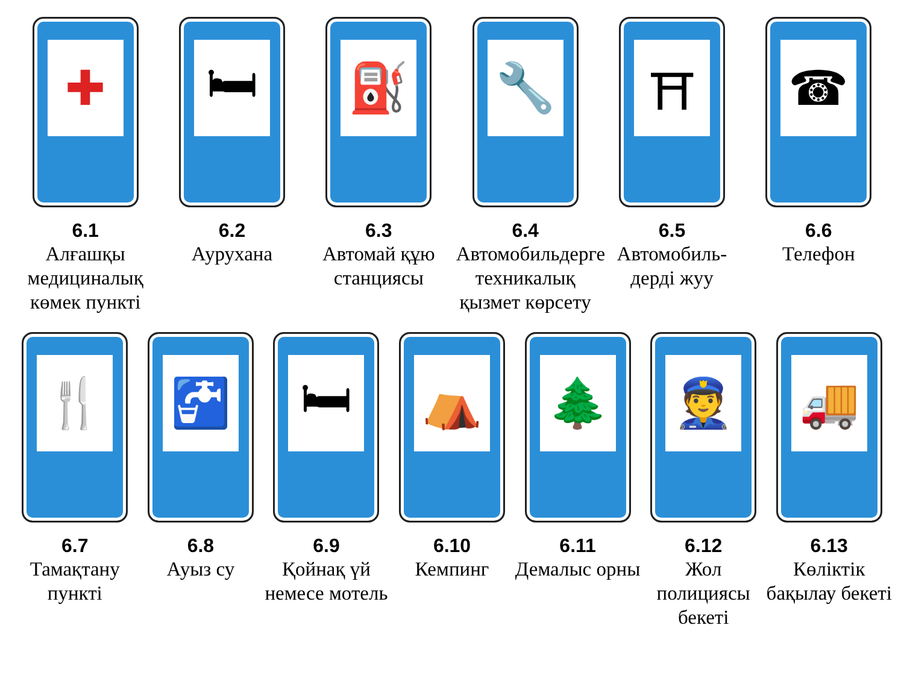✚
6.1
Алғашқы медициналық көмек пункті
🛏
6.2
Аурухана
⛽
6.3
Автомай құю станциясы
🔧
6.4
Автомобильдерге техникалық қызмет көрсету
⛩
6.5
Автомобиль-дерді жуу
☎
6.6
Телефон
🍴
6.7
Тамақтану пункті
🚰
6.8
Ауыз су
🛏
6.9
Қойнақ үй немесе мотель
⛺
6.10
Кемпинг
🌲
6.11
Демалыс орны
👮
6.12
Жол полициясы бекеті
🚚
6.13
Көліктік бақылау бекеті